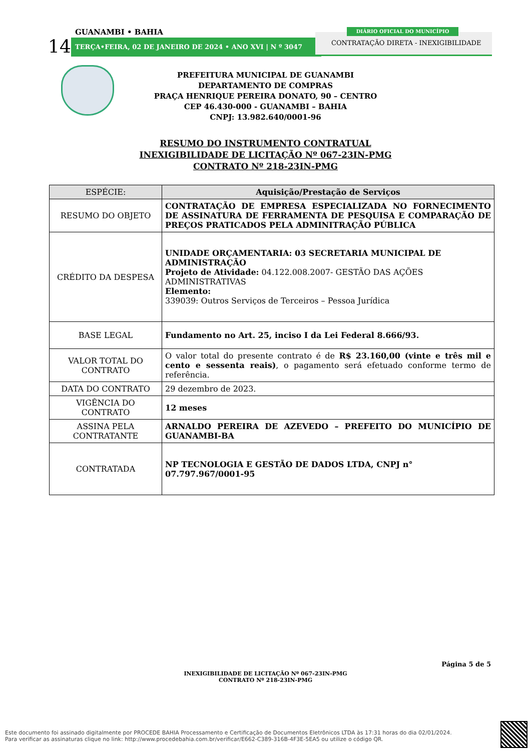GUANAMBI • BAHIA
14 TERÇA•FEIRA, 02 DE JANEIRO DE 2024 • ANO XVI | N º 3047
CONTRATAÇÃO DIRETA - INEXIGIBILIDADE
DIÁRIO OFICIAL DO MUNICÍPIO
PREFEITURA MUNICIPAL DE GUANAMBI
DEPARTAMENTO DE COMPRAS
PRAÇA HENRIQUE PEREIRA DONATO, 90 – CENTRO
CEP 46.430-000 - GUANAMBI – BAHIA
CNPJ: 13.982.640/0001-96
RESUMO DO INSTRUMENTO CONTRATUAL
INEXIGIBILIDADE DE LICITAÇÃO Nº 067-23IN-PMG
CONTRATO Nº 218-23IN-PMG
| ESPÉCIE: | Aquisição/Prestação de Serviços |
| --- | --- |
| RESUMO DO OBJETO | CONTRATAÇÃO DE EMPRESA ESPECIALIZADA NO FORNECIMENTO DE ASSINATURA DE FERRAMENTA DE PESQUISA E COMPARAÇÃO DE PREÇOS PRATICADOS PELA ADMINITRAÇÃO PÚBLICA |
| CRÉDITO DA DESPESA | UNIDADE ORÇAMENTARIA: 03 SECRETARIA MUNICIPAL DE ADMINISTRAÇÃO Projeto de Atividade: 04.122.008.2007- GESTÃO DAS AÇÕES ADMINISTRATIVAS Elemento: 339039: Outros Serviços de Terceiros – Pessoa Jurídica |
| BASE LEGAL | Fundamento no Art. 25, inciso I da Lei Federal 8.666/93. |
| VALOR TOTAL DO CONTRATO | O valor total do presente contrato é de R$ 23.160,00 (vinte e três mil e cento e sessenta reais) , o pagamento será efetuado conforme termo de referência. |
| DATA DO CONTRATO | 29 dezembro de 2023. |
| VIGÊNCIA DO CONTRATO | 12 meses |
| ASSINA PELA CONTRATANTE | ARNALDO PEREIRA DE AZEVEDO – PREFEITO DO MUNICÍPIO DE GUANAMBI-BA |
| CONTRATADA | NP TECNOLOGIA E GESTÃO DE DADOS LTDA, CNPJ n° 07.797.967/0001-95 |
Página 5 de 5
INEXIGIBILIDADE DE LICITAÇÃO Nº 067-23IN-PMG
CONTRATO Nº 218-23IN-PMG
Este documento foi assinado digitalmente por PROCEDE BAHIA Processamento e Certificação de Documentos Eletrônicos LTDA às 17:31 horas do dia 02/01/2024.
Para verificar as assinaturas clique no link: http://www.procedebahia.com.br/verificar/E662-C389-316B-4F3E-5EA5 ou utilize o código QR.